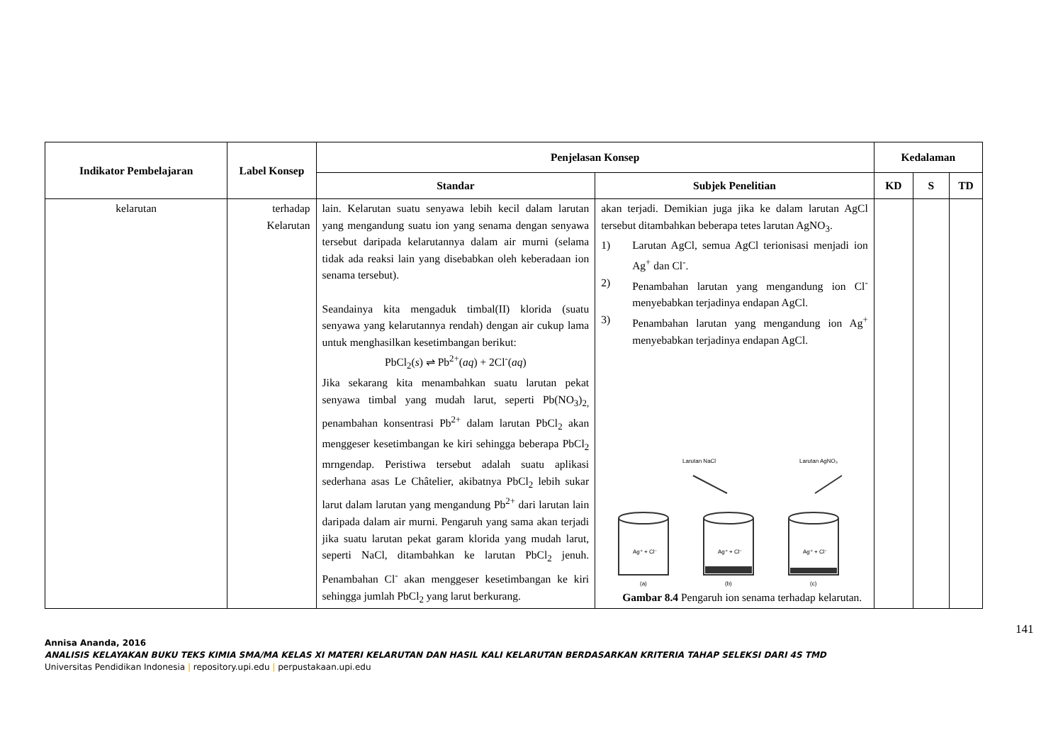| Indikator Pembelajaran | Label Konsep | Penjelasan Konsep | | Kedalaman | | |
| --- | --- | --- | --- | --- | --- | --- |
| | | Standar | Subjek Penelitian | KD | S | TD |
| kelarutan | terhadap Kelarutan | lain. Kelarutan suatu senyawa lebih kecil dalam larutan yang mengandung suatu ion yang senama dengan senyawa tersebut daripada kelarutannya dalam air murni (selama tidak ada reaksi lain yang disebabkan oleh keberadaan ion senama tersebut). Seandainya kita mengaduk timbal(II) klorida (suatu senyawa yang kelarutannya rendah) dengan air cukup lama untuk menghasilkan kesetimbangan berikut: PbCl<sub>2</sub>( s ) ⇌ Pb<sup>2+</sup>( aq ) + 2Cl<sup>-</sup>( aq ) Jika sekarang kita menambahkan suatu larutan pekat senyawa timbal yang mudah larut, seperti Pb(NO<sub>3</sub>)<sub>2,</sub> penambahan konsentrasi Pb<sup>2+</sup> dalam larutan PbCl<sub>2</sub> akan menggeser kesetimbangan ke kiri sehingga beberapa PbCl<sub>2</sub> mrngendap. Peristiwa tersebut adalah suatu aplikasi sederhana asas Le Châtelier, akibatnya PbCl<sub>2</sub> lebih sukar larut dalam larutan yang mengandung Pb<sup>2+</sup> dari larutan lain daripada dalam air murni. Pengaruh yang sama akan terjadi jika suatu larutan pekat garam klorida yang mudah larut, seperti NaCl, ditambahkan ke larutan PbCl<sub>2</sub> jenuh. Penambahan Cl<sup>-</sup> akan menggeser kesetimbangan ke kiri sehingga jumlah PbCl<sub>2</sub> yang larut berkurang. | akan terjadi. Demikian juga jika ke dalam larutan AgCl tersebut ditambahkan beberapa tetes larutan AgNO<sub>3</sub>. 1) Larutan AgCl, semua AgCl terionisasi menjadi ion Ag<sup>+</sup> dan Cl<sup>-</sup>. 2) Penambahan larutan yang mengandung ion Cl<sup>-</sup> menyebabkan terjadinya endapan AgCl. 3) Penambahan larutan yang mengandung ion Ag<sup>+</sup> menyebabkan terjadinya endapan AgCl. Larutan NaCl Larutan AgNO₃ Ag⁺ + Cl⁻ Ag⁺ + Cl⁻ Ag⁺ + Cl⁻ (a) (b) (c) Gambar 8.4 Pengaruh ion senama terhadap kelarutan. | | | |
141
Annisa Ananda, 2016
ANALISIS KELAYAKAN BUKU TEKS KIMIA SMA/MA KELAS XI MATERI KELARUTAN DAN HASIL KALI KELARUTAN BERDASARKAN KRITERIA TAHAP SELEKSI DARI 4S TMD
Universitas Pendidikan Indonesia | repository.upi.edu | perpustakaan.upi.edu